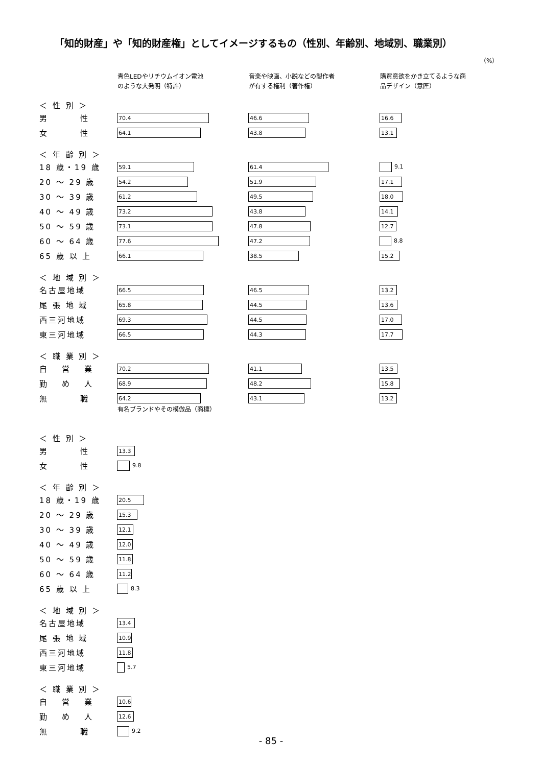「知的財産」や「知的財産権」としてイメージするもの（性別、年齢別、地域別、職業別）
（%）
| | 青色LEDやリチウムイオン電池 のような大発明（特許） | 音楽や映画、小説などの製作者 が有する権利（著作権） | 購買意欲をかき立てるような商 品デザイン（意匠） |
| --- | --- | --- | --- |
| ＜ 性 別 ＞ | | | |
| 男 性 | 70.4 | 46.6 | 16.6 |
| 女 性 | 64.1 | 43.8 | 13.1 |
| ＜ 年 齢 別 ＞ | | | |
| 18 歳・19 歳 | 59.1 | 61.4 | 9.1 |
| 20 ～ 29 歳 | 54.2 | 51.9 | 17.1 |
| 30 ～ 39 歳 | 61.2 | 49.5 | 18.0 |
| 40 ～ 49 歳 | 73.2 | 43.8 | 14.1 |
| 50 ～ 59 歳 | 73.1 | 47.8 | 12.7 |
| 60 ～ 64 歳 | 77.6 | 47.2 | 8.8 |
| 65 歳 以 上 | 66.1 | 38.5 | 15.2 |
| ＜ 地 域 別 ＞ | | | |
| 名古屋地域 | 66.5 | 46.5 | 13.2 |
| 尾 張 地 域 | 65.8 | 44.5 | 13.6 |
| 西三河地域 | 69.3 | 44.5 | 17.0 |
| 東三河地域 | 66.5 | 44.3 | 17.7 |
| ＜ 職 業 別 ＞ | | | |
| 自 営 業 | 70.2 | 41.1 | 13.5 |
| 勤 め 人 | 68.9 | 48.2 | 15.8 |
| 無 職 | 64.2 | 43.1 | 13.2 |
| | 有名ブランドやその模倣品（商標） | | |
| --- | --- | --- | --- |
| ＜ 性 別 ＞ | | | |
| 男 性 | 13.3 | | |
| 女 性 | 9.8 | | |
| ＜ 年 齢 別 ＞ | | | |
| 18 歳・19 歳 | 20.5 | | |
| 20 ～ 29 歳 | 15.3 | | |
| 30 ～ 39 歳 | 12.1 | | |
| 40 ～ 49 歳 | 12.0 | | |
| 50 ～ 59 歳 | 11.8 | | |
| 60 ～ 64 歳 | 11.2 | | |
| 65 歳 以 上 | 8.3 | | |
| ＜ 地 域 別 ＞ | | | |
| 名古屋地域 | 13.4 | | |
| 尾 張 地 域 | 10.9 | | |
| 西三河地域 | 11.8 | | |
| 東三河地域 | 5.7 | | |
| ＜ 職 業 別 ＞ | | | |
| 自 営 業 | 10.6 | | |
| 勤 め 人 | 12.6 | | |
| 無 職 | 9.2 | | |
- 85 -